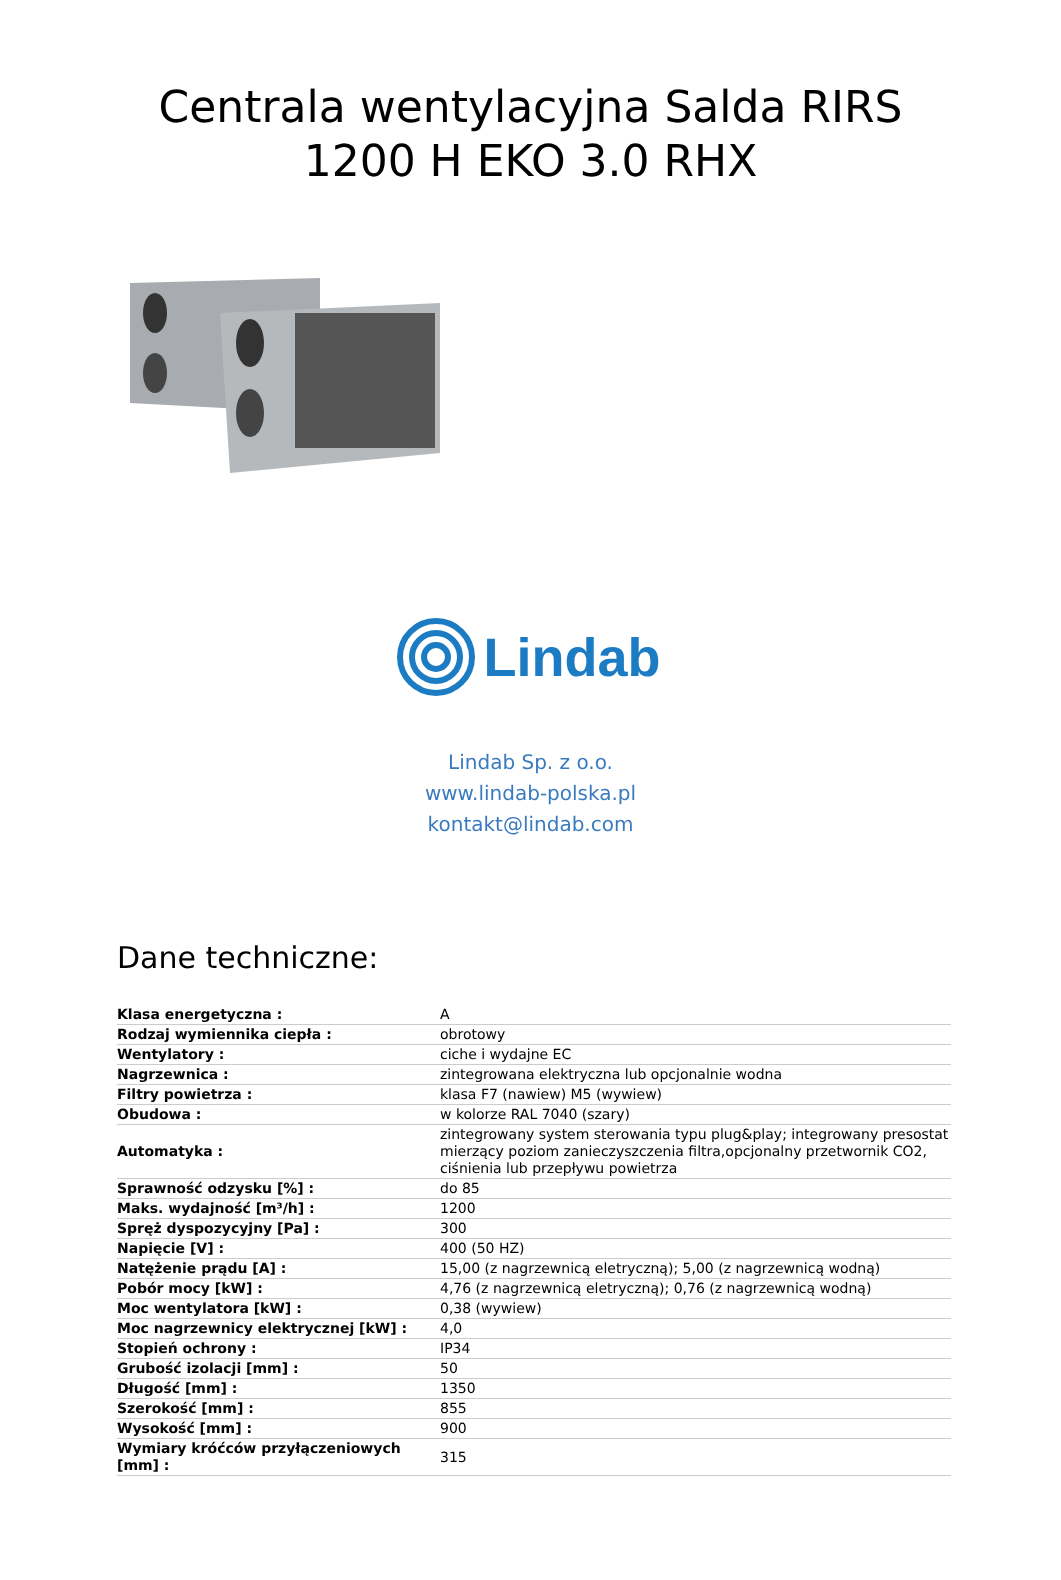Centrala wentylacyjna Salda RIRS 1200 H EKO 3.0 RHX
Lindab
Lindab Sp. z o.o.
www.lindab-polska.pl
kontakt@lindab.com
Dane techniczne:
| Klasa energetyczna : | A |
| Rodzaj wymiennika ciepła : | obrotowy |
| Wentylatory : | ciche i wydajne EC |
| Nagrzewnica : | zintegrowana elektryczna lub opcjonalnie wodna |
| Filtry powietrza : | klasa F7 (nawiew) M5 (wywiew) |
| Obudowa : | w kolorze RAL 7040 (szary) |
| Automatyka : | zintegrowany system sterowania typu plug&play; integrowany presostat mierzący poziom zanieczyszczenia filtra,opcjonalny przetwornik CO2, ciśnienia lub przepływu powietrza |
| Sprawność odzysku [%] : | do 85 |
| Maks. wydajność [m³/h] : | 1200 |
| Spręż dyspozycyjny [Pa] : | 300 |
| Napięcie [V] : | 400 (50 HZ) |
| Natężenie prądu [A] : | 15,00 (z nagrzewnicą eletryczną); 5,00 (z nagrzewnicą wodną) |
| Pobór mocy [kW] : | 4,76 (z nagrzewnicą eletryczną); 0,76 (z nagrzewnicą wodną) |
| Moc wentylatora [kW] : | 0,38 (wywiew) |
| Moc nagrzewnicy elektrycznej [kW] : | 4,0 |
| Stopień ochrony : | IP34 |
| Grubość izolacji [mm] : | 50 |
| Długość [mm] : | 1350 |
| Szerokość [mm] : | 855 |
| Wysokość [mm] : | 900 |
| Wymiary króćców przyłączeniowych [mm] : | 315 |